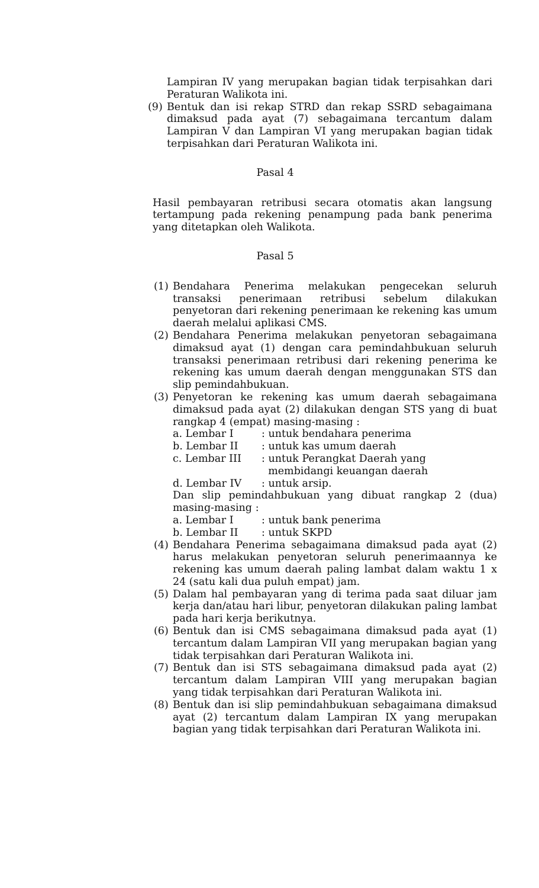Lampiran IV yang merupakan bagian tidak terpisahkan dari Peraturan Walikota ini.
(9) Bentuk dan isi rekap STRD dan rekap SSRD sebagaimana dimaksud pada ayat (7) sebagaimana tercantum dalam Lampiran V dan Lampiran VI yang merupakan bagian tidak terpisahkan dari Peraturan Walikota ini.
Pasal 4
Hasil pembayaran retribusi secara otomatis akan langsung tertampung pada rekening penampung pada bank penerima yang ditetapkan oleh Walikota.
Pasal 5
(1) Bendahara Penerima melakukan pengecekan seluruh transaksi penerimaan retribusi sebelum dilakukan penyetoran dari rekening penerimaan ke rekening kas umum daerah melalui aplikasi CMS.
(2) Bendahara Penerima melakukan penyetoran sebagaimana dimaksud ayat (1) dengan cara pemindahbukuan seluruh transaksi penerimaan retribusi dari rekening penerima ke rekening kas umum daerah dengan menggunakan STS dan slip pemindahbukuan.
(3) Penyetoran ke rekening kas umum daerah sebagaimana dimaksud pada ayat (2) dilakukan dengan STS yang di buat rangkap 4 (empat) masing-masing :
a. Lembar I: untuk bendahara penerima
b. Lembar II: untuk kas umum daerah
c. Lembar III: untuk Perangkat Daerah yang
membidangi keuangan daerah
d. Lembar IV: untuk arsip.
Dan slip pemindahbukuan yang dibuat rangkap 2 (dua) masing-masing :
a. Lembar I: untuk bank penerima
b. Lembar II: untuk SKPD
(4) Bendahara Penerima sebagaimana dimaksud pada ayat (2) harus melakukan penyetoran seluruh penerimaannya ke rekening kas umum daerah paling lambat dalam waktu 1 x 24 (satu kali dua puluh empat) jam.
(5) Dalam hal pembayaran yang di terima pada saat diluar jam kerja dan/atau hari libur, penyetoran dilakukan paling lambat pada hari kerja berikutnya.
(6) Bentuk dan isi CMS sebagaimana dimaksud pada ayat (1) tercantum dalam Lampiran VII yang merupakan bagian yang tidak terpisahkan dari Peraturan Walikota ini.
(7) Bentuk dan isi STS sebagaimana dimaksud pada ayat (2) tercantum dalam Lampiran VIII yang merupakan bagian yang tidak terpisahkan dari Peraturan Walikota ini.
(8) Bentuk dan isi slip pemindahbukuan sebagaimana dimaksud ayat (2) tercantum dalam Lampiran IX yang merupakan bagian yang tidak terpisahkan dari Peraturan Walikota ini.